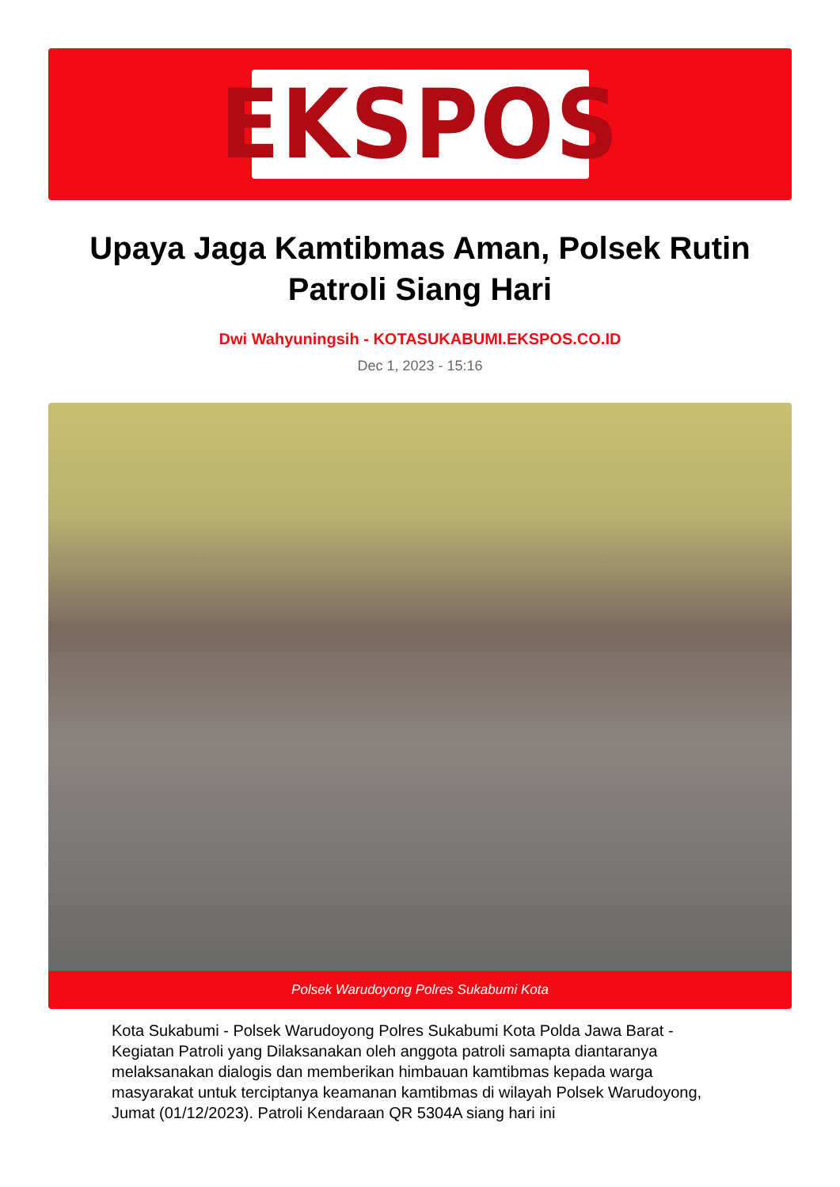EKSPOS
Upaya Jaga Kamtibmas Aman, Polsek Rutin Patroli Siang Hari
Dwi Wahyuningsih - KOTASUKABUMI.EKSPOS.CO.ID
Dec 1, 2023 - 15:16
Polsek Warudoyong Polres Sukabumi Kota
Kota Sukabumi - Polsek Warudoyong Polres Sukabumi Kota Polda Jawa Barat - Kegiatan Patroli yang Dilaksanakan oleh anggota patroli samapta diantaranya melaksanakan dialogis dan memberikan himbauan kamtibmas kepada warga masyarakat untuk terciptanya keamanan kamtibmas di wilayah Polsek Warudoyong, Jumat (01/12/2023). Patroli Kendaraan QR 5304A siang hari ini